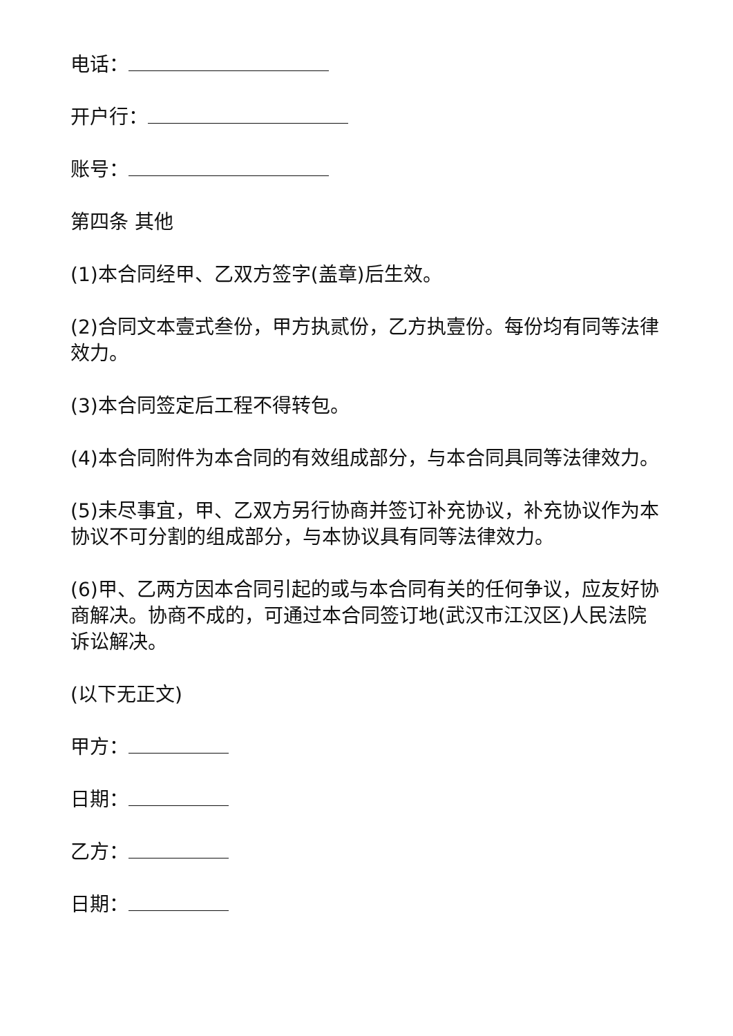电话：
开户行：
账号：
第四条 其他
(1)本合同经甲、乙双方签字(盖章)后生效。
(2)合同文本壹式叁份，甲方执贰份，乙方执壹份。每份均有同等法律效力。
(3)本合同签定后工程不得转包。
(4)本合同附件为本合同的有效组成部分，与本合同具同等法律效力。
(5)未尽事宜，甲、乙双方另行协商并签订补充协议，补充协议作为本协议不可分割的组成部分，与本协议具有同等法律效力。
(6)甲、乙两方因本合同引起的或与本合同有关的任何争议，应友好协商解决。协商不成的，可通过本合同签订地(武汉市江汉区)人民法院诉讼解决。
(以下无正文)
甲方：
日期：
乙方：
日期：